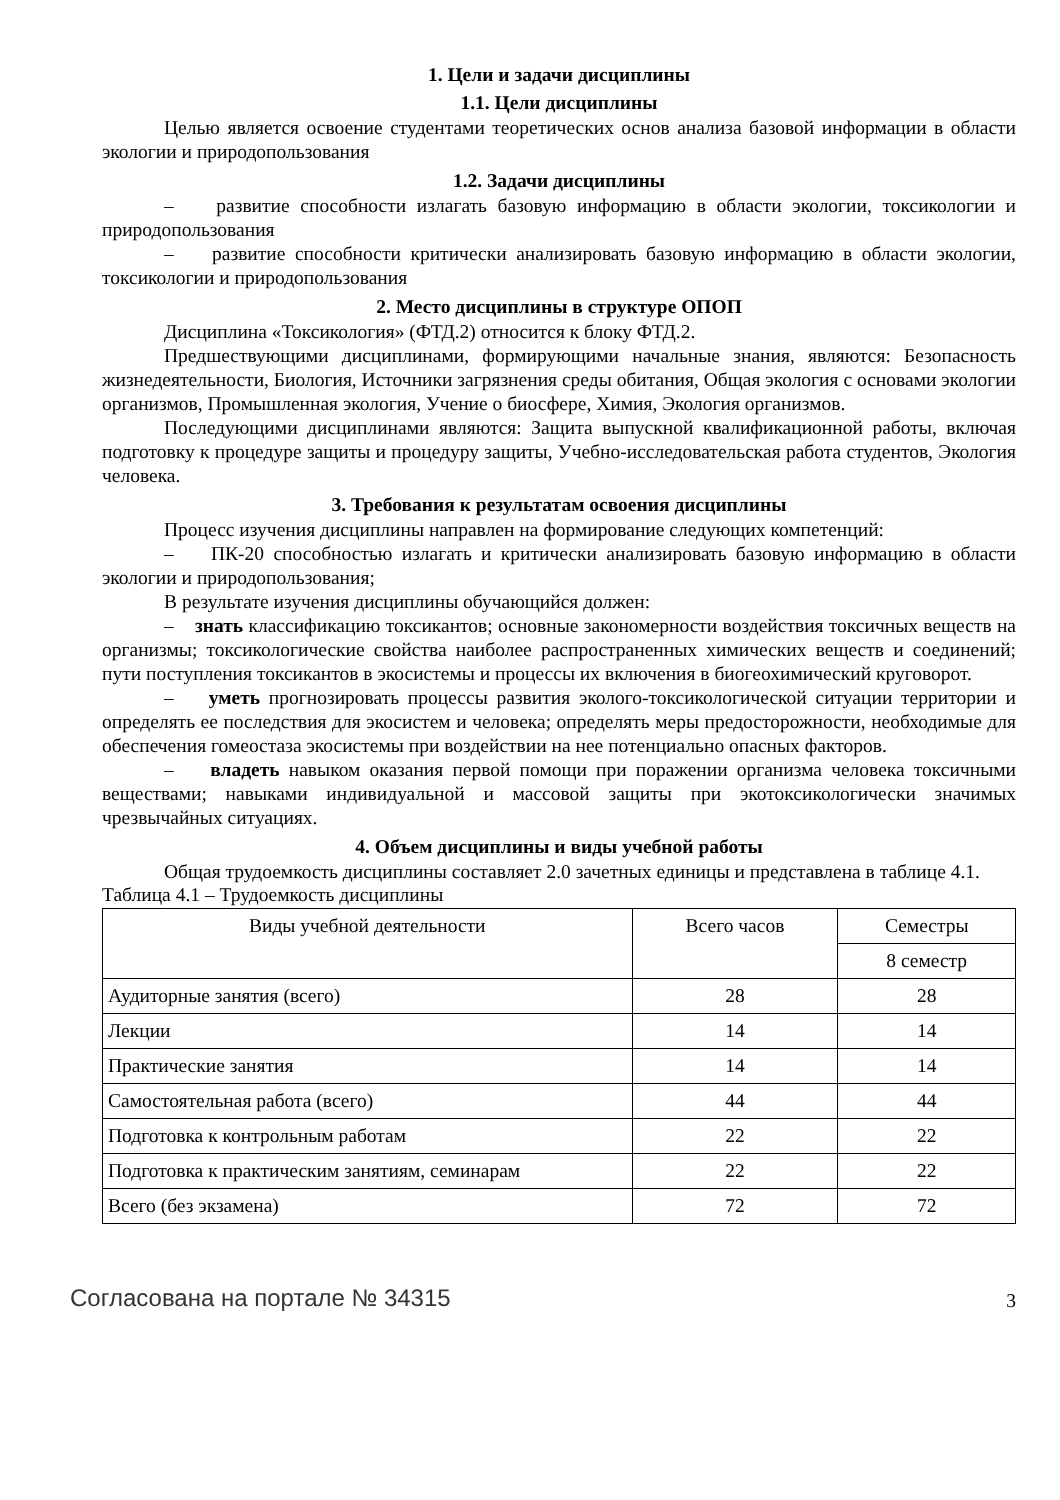1. Цели и задачи дисциплины
1.1. Цели дисциплины
Целью является освоение студентами теоретических основ анализа базовой информации в области экологии и природопользования
1.2. Задачи дисциплины
– развитие способности излагать базовую информацию в области экологии, токсикологии и природопользования
– развитие способности критически анализировать базовую информацию в области экологии, токсикологии и природопользования
2. Место дисциплины в структуре ОПОП
Дисциплина «Токсикология» (ФТД.2) относится к блоку ФТД.2.
Предшествующими дисциплинами, формирующими начальные знания, являются: Безопасность жизнедеятельности, Биология, Источники загрязнения среды обитания, Общая экология с основами экологии организмов, Промышленная экология, Учение о биосфере, Химия, Экология организмов.
Последующими дисциплинами являются: Защита выпускной квалификационной работы, включая подготовку к процедуре защиты и процедуру защиты, Учебно-исследовательская работа студентов, Экология человека.
3. Требования к результатам освоения дисциплины
Процесс изучения дисциплины направлен на формирование следующих компетенций:
– ПК-20 способностью излагать и критически анализировать базовую информацию в области экологии и природопользования;
В результате изучения дисциплины обучающийся должен:
– знать классификацию токсикантов; основные закономерности воздействия токсичных веществ на организмы; токсикологические свойства наиболее распространенных химических веществ и соединений; пути поступления токсикантов в экосистемы и процессы их включения в биогеохимический круговорот.
– уметь прогнозировать процессы развития эколого-токсикологической ситуации территории и определять ее последствия для экосистем и человека; определять меры предосторожности, необходимые для обеспечения гомеостаза экосистемы при воздействии на нее потенциально опасных факторов.
– владеть навыком оказания первой помощи при поражении организма человека токсичными веществами; навыками индивидуальной и массовой защиты при экотоксикологически значимых чрезвычайных ситуациях.
4. Объем дисциплины и виды учебной работы
Общая трудоемкость дисциплины составляет 2.0 зачетных единицы и представлена в таблице 4.1.
Таблица 4.1 – Трудоемкость дисциплины
| Виды учебной деятельности | Всего часов | Семестры |
| --- | --- | --- |
| | | 8 семестр |
| Аудиторные занятия (всего) | 28 | 28 |
| Лекции | 14 | 14 |
| Практические занятия | 14 | 14 |
| Самостоятельная работа (всего) | 44 | 44 |
| Подготовка к контрольным работам | 22 | 22 |
| Подготовка к практическим занятиям, семинарам | 22 | 22 |
| Всего (без экзамена) | 72 | 72 |
Согласована на портале № 34315 3